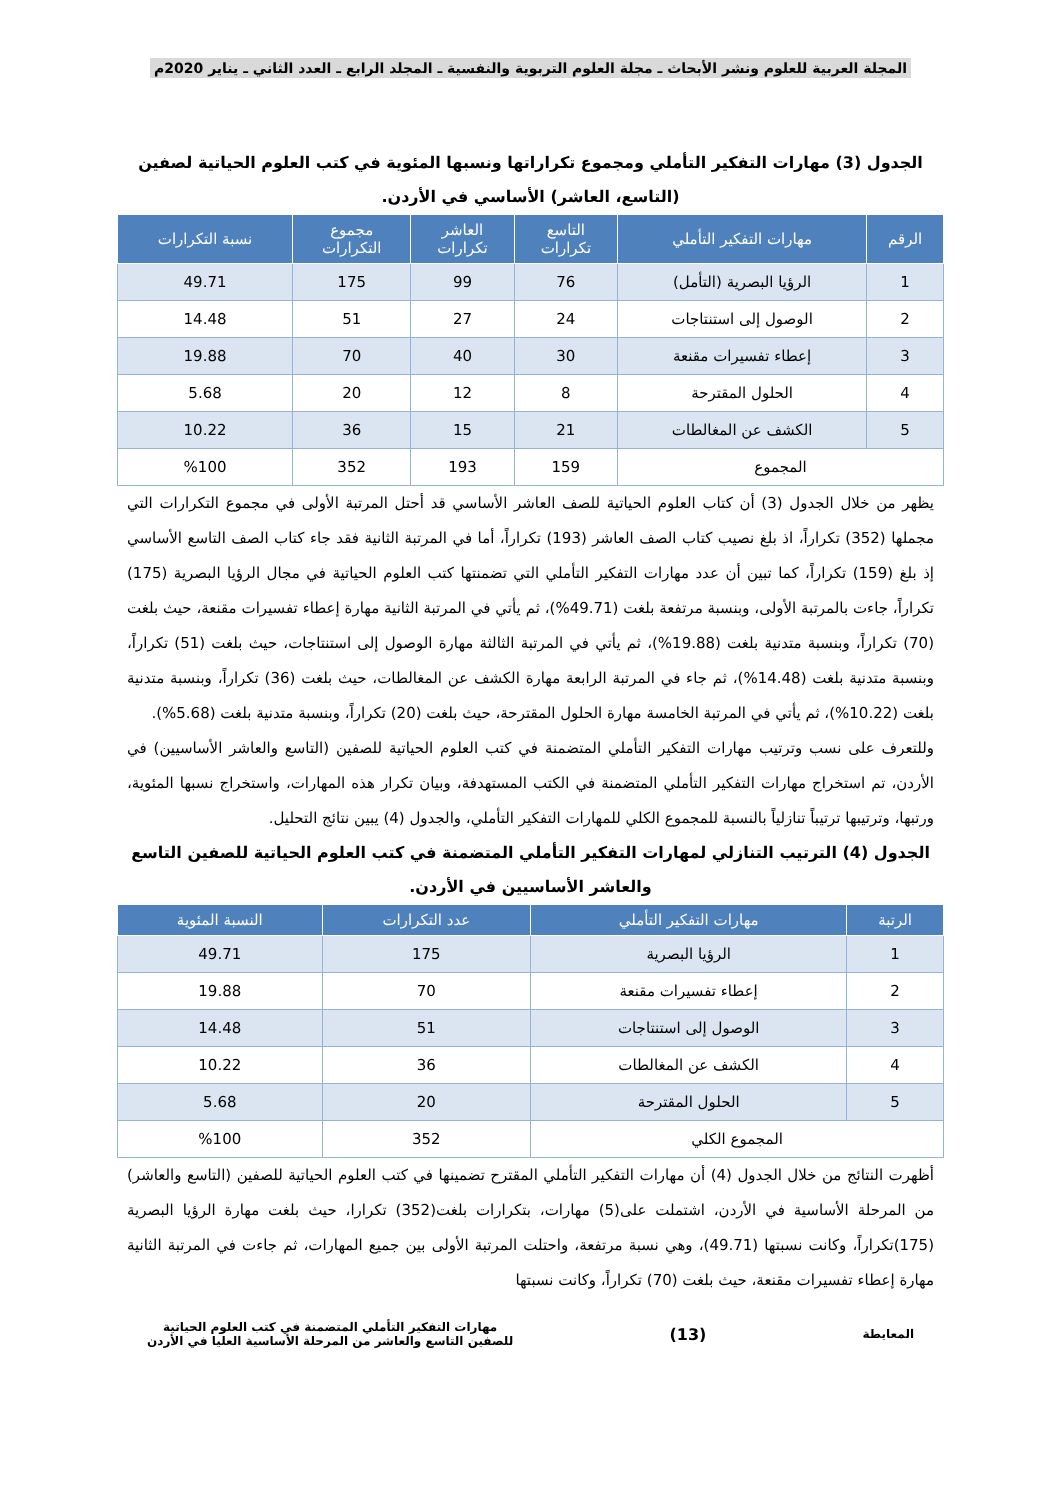المجلة العربية للعلوم ونشر الأبحاث ـ مجلة العلوم التربوية والنفسية ـ المجلد الرابع ـ العدد الثاني ـ يناير 2020م
الجدول (3) مهارات التفكير التأملي ومجموع تكراراتها ونسبها المئوية في كتب العلوم الحياتية لصفين (التاسع، العاشر) الأساسي في الأردن.
| الرقم | مهارات التفكير التأملي | التاسع تكرارات | العاشر تكرارات | مجموع التكرارات | نسبة التكرارات |
| --- | --- | --- | --- | --- | --- |
| 1 | الرؤيا البصرية (التأمل) | 76 | 99 | 175 | 49.71 |
| 2 | الوصول إلى استنتاجات | 24 | 27 | 51 | 14.48 |
| 3 | إعطاء تفسيرات مقنعة | 30 | 40 | 70 | 19.88 |
| 4 | الحلول المقترحة | 8 | 12 | 20 | 5.68 |
| 5 | الكشف عن المغالطات | 21 | 15 | 36 | 10.22 |
| المجموع | | 159 | 193 | 352 | %100 |
يظهر من خلال الجدول (3) أن كتاب العلوم الحياتية للصف العاشر الأساسي قد أحتل المرتبة الأولى في مجموع التكرارات التي مجملها (352) تكراراً، اذ بلغ نصيب كتاب الصف العاشر (193) تكراراً، أما في المرتبة الثانية فقد جاء كتاب الصف التاسع الأساسي إذ بلغ (159) تكراراً، كما تبين أن عدد مهارات التفكير التأملي التي تضمنتها كتب العلوم الحياتية في مجال الرؤيا البصرية (175) تكراراً، جاءت بالمرتبة الأولى، وبنسبة مرتفعة بلغت (49.71%)، ثم يأتي في المرتبة الثانية مهارة إعطاء تفسيرات مقنعة، حيث بلغت (70) تكراراً، وبنسبة متدنية بلغت (19.88%)، ثم يأتي في المرتبة الثالثة مهارة الوصول إلى استنتاجات، حيث بلغت (51) تكراراً، وبنسبة متدنية بلغت (14.48%)، ثم جاء في المرتبة الرابعة مهارة الكشف عن المغالطات، حيث بلغت (36) تكراراً، وبنسبة متدنية بلغت (10.22%)، ثم يأتي في المرتبة الخامسة مهارة الحلول المقترحة، حيث بلغت (20) تكراراً، وبنسبة متدنية بلغت (5.68%).
وللتعرف على نسب وترتيب مهارات التفكير التأملي المتضمنة في كتب العلوم الحياتية للصفين (التاسع والعاشر الأساسيين) في الأردن، تم استخراج مهارات التفكير التأملي المتضمنة في الكتب المستهدفة، وبيان تكرار هذه المهارات، واستخراج نسبها المئوية، ورتبها، وترتيبها ترتيباً تنازلياً بالنسبة للمجموع الكلي للمهارات التفكير التأملي، والجدول (4) يبين نتائج التحليل.
الجدول (4) الترتيب التنازلي لمهارات التفكير التأملي المتضمنة في كتب العلوم الحياتية للصفين التاسع والعاشر الأساسيين في الأردن.
| الرتبة | مهارات التفكير التأملي | عدد التكرارات | النسبة المئوية |
| --- | --- | --- | --- |
| 1 | الرؤيا البصرية | 175 | 49.71 |
| 2 | إعطاء تفسيرات مقنعة | 70 | 19.88 |
| 3 | الوصول إلى استنتاجات | 51 | 14.48 |
| 4 | الكشف عن المغالطات | 36 | 10.22 |
| 5 | الحلول المقترحة | 20 | 5.68 |
| المجموع الكلي | | 352 | %100 |
أظهرت النتائج من خلال الجدول (4) أن مهارات التفكير التأملي المقترح تضمينها في كتب العلوم الحياتية للصفين (التاسع والعاشر) من المرحلة الأساسية في الأردن، اشتملت على(5) مهارات، بتكرارات بلغت(352) تكرارا، حيث بلغت مهارة الرؤيا البصرية (175)تكراراً، وكانت نسبتها (49.71)، وهي نسبة مرتفعة، واحتلت المرتبة الأولى بين جميع المهارات، ثم جاءت في المرتبة الثانية مهارة إعطاء تفسيرات مقنعة، حيث بلغت (70) تكراراً، وكانت نسبتها
المعايطة
(13)
مهارات التفكير التأملي المتضمنة في كتب العلوم الحياتية
للصفين التاسع والعاشر من المرحلة الأساسية العليا في الأردن